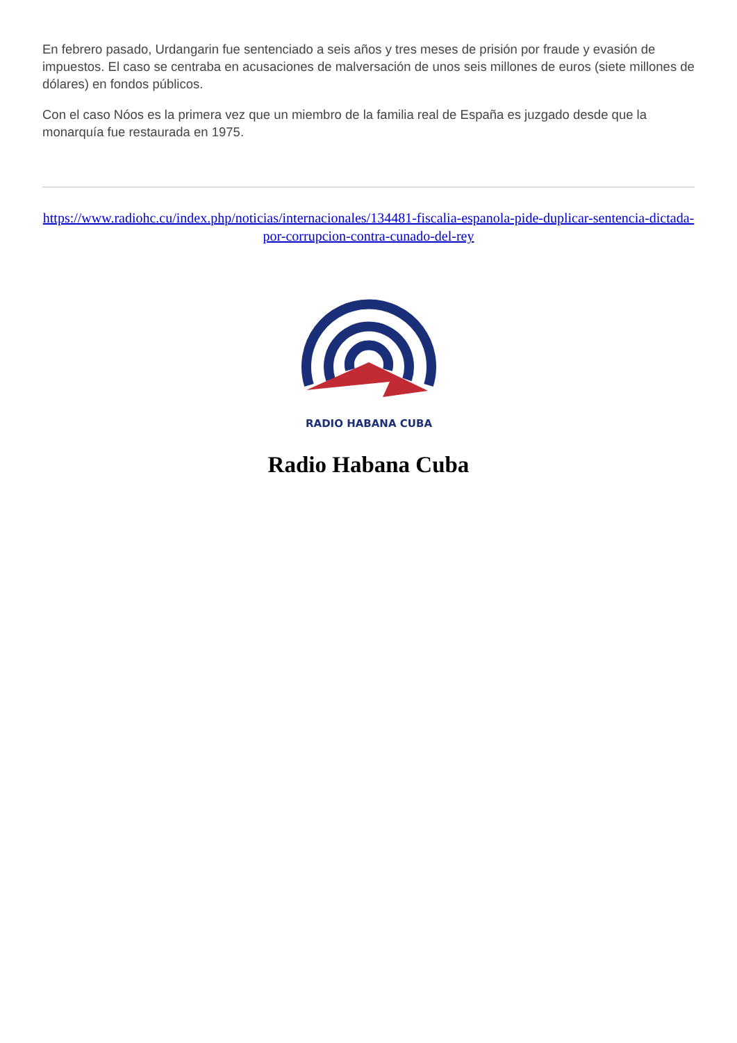En febrero pasado, Urdangarin fue sentenciado a seis años y tres meses de prisión por fraude y evasión de impuestos. El caso se centraba en acusaciones de malversación de unos seis millones de euros (siete millones de dólares) en fondos públicos.
Con el caso Nóos es la primera vez que un miembro de la familia real de España es juzgado desde que la monarquía fue restaurada en 1975.
https://www.radiohc.cu/index.php/noticias/internacionales/134481-fiscalia-espanola-pide-duplicar-sentencia-dictada-por-corrupcion-contra-cunado-del-rey
RADIO HABANA CUBA
Radio Habana Cuba